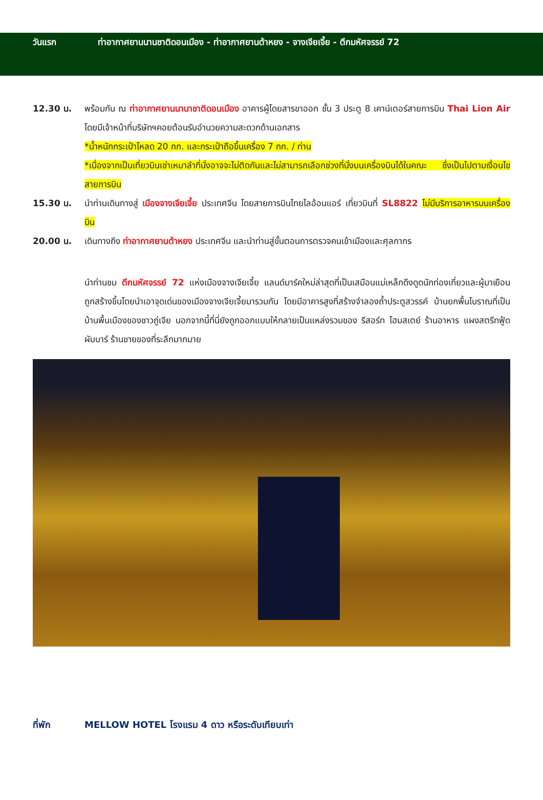วันแรก ท่าอากาศยานนานชาติดอนเมือง - ท่าอากาศยานต้าหยง - จางเจียเจี้ย - ตึกมหัศจรรย์ 72
12.30 น. พร้อมกัน ณ ท่าอากาศยานนานาชาติดอนเมือง อาคารผู้โดยสารขาออก ชั้น 3 ประตู 8 เคาน์เตอร์สายการบิน Thai Lion Air โดยมีเจ้าหน้าที่บริษัทฯคอยต้อนรับอำนวยความสะดวกด้านเอกสาร
*น้ำหนักกระเป๋าโหลด 20 กก. และกระเป๋าถือขึ้นเครื่อง 7 กก. / ท่าน
*เนื่องจากเป็นเที่ยวบินเช่าเหมาลำที่นั่งอาจจะไม่ติดกันและไม่สามารถเลือกช่วงที่นั่งบนเครื่องบินได้ในคณะ ซึ่งเป็นไปตามเงื่อนไขสายการบิน
15.30 น. นำท่านเดินทางสู่ เมืองจางเจียเจี้ย ประเทศจีน โดยสายการบินไทยไลอ้อนแอร์ เที่ยวบินที่ SL8822 ไม่มีบริการอาหารบนเครื่องบิน
20.00 น. เดินทางถึง ท่าอากาศยานต้าหยง ประเทศจีน และนำท่านสู่ขั้นตอนการตรวจคนเข้าเมืองและศุลกากร
นำท่านชม ตึกมหัศจรรย์ 72 แห่งเมืองจางเจียเจี้ย แลนด์มาร์คใหม่ล่าสุดที่เป็นเสมือนแม่เหล็กดึงดูดนักท่องเที่ยวและผู้มาเยือน ถูกสร้างขึ้นโดยนำเอาจุดเด่นของเมืองจางเจียเจี้ยมารวมกัน โดยมีอาคารสูงที่สร้างจำลองถ้ำประตูสวรรค์ บ้านยกพื้นโบราณที่เป็นบ้านพื้นเมืองของชาวถู่เจีย นอกจากนี้ที่นี่ยังถูกออกแบบให้กลายเป็นแหล่งรวมของ รีสอร์ท โฮมสเตย์ ร้านอาหาร แผงสตรีทฟู้ด ผับบาร์ ร้านขายของที่ระลึกมากมาย
ที่พัก MELLOW HOTEL โรงแรม 4 ดาว หรือระดับเทียบเท่า